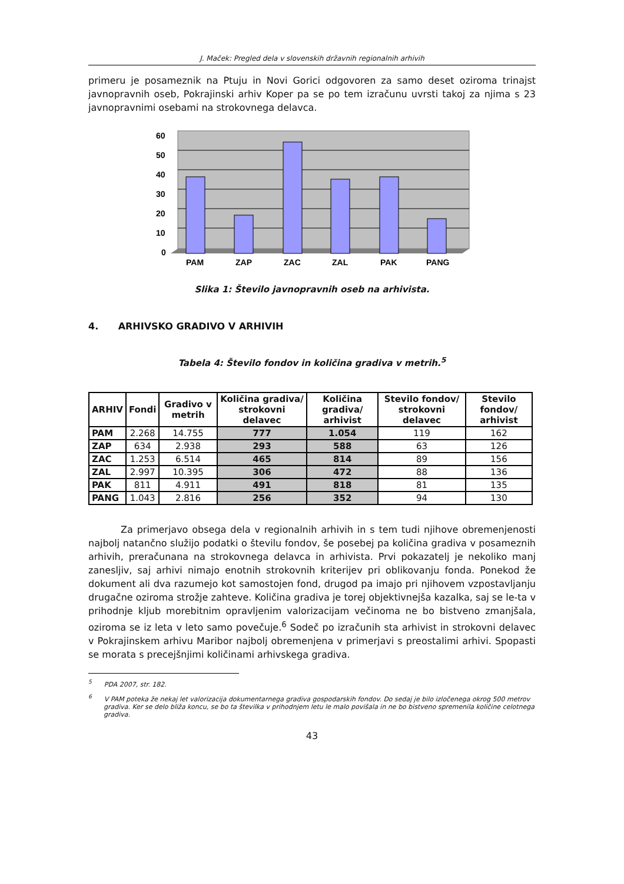J. Maček: Pregled dela v slovenskih državnih regionalnih arhivih
primeru je posameznik na Ptuju in Novi Gorici odgovoren za samo deset oziroma trinajst javnopravnih oseb, Pokrajinski arhiv Koper pa se po tem izračunu uvrsti takoj za njima s 23 javnopravnimi osebami na strokovnega delavca.
60
50
40
30
20
10
0
PAM
ZAP
ZAC
ZAL
PAK
PANG
Slika 1: Število javnopravnih oseb na arhivista.
4. ARHIVSKO GRADIVO V ARHIVIH
Tabela 4: Število fondov in količina gradiva v metrih.<sup>5</sup>
| ARHIV | Fondi | Gradivo v metrih | Količina gradiva/ strokovni delavec | Količina gradiva/ arhivist | Stevilo fondov/ strokovni delavec | Stevilo fondov/ arhivist |
| --- | --- | --- | --- | --- | --- | --- |
| PAM | 2.268 | 14.755 | 777 | 1.054 | 119 | 162 |
| ZAP | 634 | 2.938 | 293 | 588 | 63 | 126 |
| ZAC | 1.253 | 6.514 | 465 | 814 | 89 | 156 |
| ZAL | 2.997 | 10.395 | 306 | 472 | 88 | 136 |
| PAK | 811 | 4.911 | 491 | 818 | 81 | 135 |
| PANG | 1.043 | 2.816 | 256 | 352 | 94 | 130 |
Za primerjavo obsega dela v regionalnih arhivih in s tem tudi njihove obremenjenosti najbolj natančno služijo podatki o številu fondov, še posebej pa količina gradiva v posameznih arhivih, preračunana na strokovnega delavca in arhivista. Prvi pokazatelj je nekoliko manj zanesljiv, saj arhivi nimajo enotnih strokovnih kriterijev pri oblikovanju fonda. Ponekod že dokument ali dva razumejo kot samostojen fond, drugod pa imajo pri njihovem vzpostavljanju drugačne oziroma strožje zahteve. Količina gradiva je torej objektivnejša kazalka, saj se le-ta v prihodnje kljub morebitnim opravljenim valorizacijam večinoma ne bo bistveno zmanjšala, oziroma se iz leta v leto samo povečuje.<sup>6</sup> Sodeč po izračunih sta arhivist in strokovni delavec v Pokrajinskem arhivu Maribor najbolj obremenjena v primerjavi s preostalimi arhivi. Spopasti se morata s precejšnjimi količinami arhivskega gradiva.
<sup>5</sup> PDA 2007, str. 182.
<sup>6</sup> V PAM poteka že nekaj let valorizacija dokumentarnega gradiva gospodarskih fondov. Do sedaj je bilo izločenega okrog 500 metrov gradiva. Ker se delo bliža koncu, se bo ta številka v prihodnjem letu le malo povišala in ne bo bistveno spremenila količine celotnega gradiva.
43